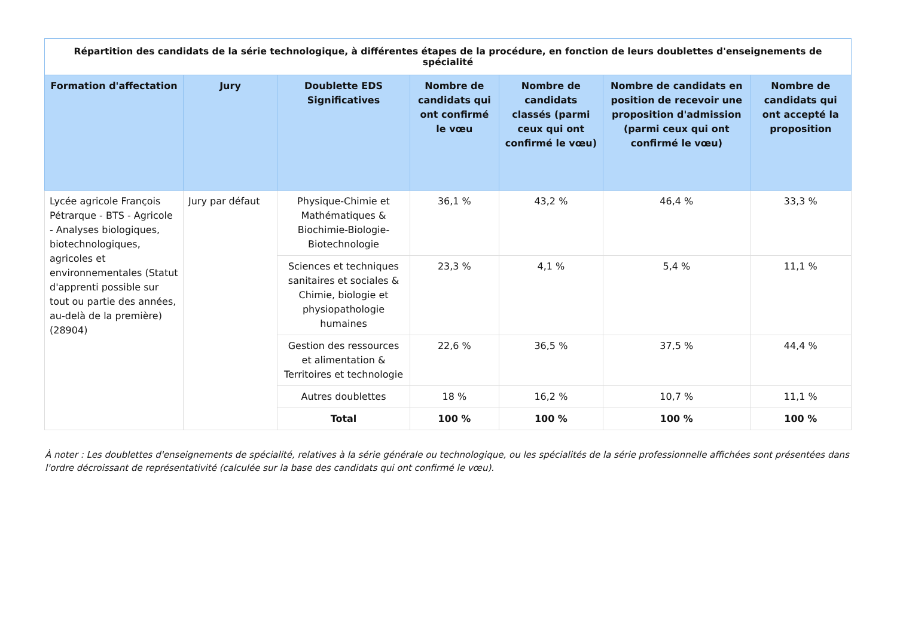Répartition des candidats de la série technologique, à différentes étapes de la procédure, en fonction de leurs doublettes d'enseignements de spécialité
| Formation d'affectation | Jury | Doublette EDS Significatives | Nombre de candidats qui ont confirmé le vœu | Nombre de candidats classés (parmi ceux qui ont confirmé le vœu) | Nombre de candidats en position de recevoir une proposition d'admission (parmi ceux qui ont confirmé le vœu) | Nombre de candidats qui ont accepté la proposition |
| --- | --- | --- | --- | --- | --- | --- |
| Lycée agricole François Pétrarque - BTS - Agricole - Analyses biologiques, biotechnologiques, agricoles et environnementales (Statut d'apprenti possible sur tout ou partie des années, au-delà de la première) (28904) | Jury par défaut | Physique-Chimie et Mathématiques & Biochimie-Biologie-Biotechnologie | 36,1 % | 43,2 % | 46,4 % | 33,3 % |
| | | Sciences et techniques sanitaires et sociales & Chimie, biologie et physiopathologie humaines | 23,3 % | 4,1 % | 5,4 % | 11,1 % |
| | | Gestion des ressources et alimentation & Territoires et technologie | 22,6 % | 36,5 % | 37,5 % | 44,4 % |
| | | Autres doublettes | 18 % | 16,2 % | 10,7 % | 11,1 % |
| | | Total | 100 % | 100 % | 100 % | 100 % |
À noter : Les doublettes d'enseignements de spécialité, relatives à la série générale ou technologique, ou les spécialités de la série professionnelle affichées sont présentées dans l'ordre décroissant de représentativité (calculée sur la base des candidats qui ont confirmé le vœu).